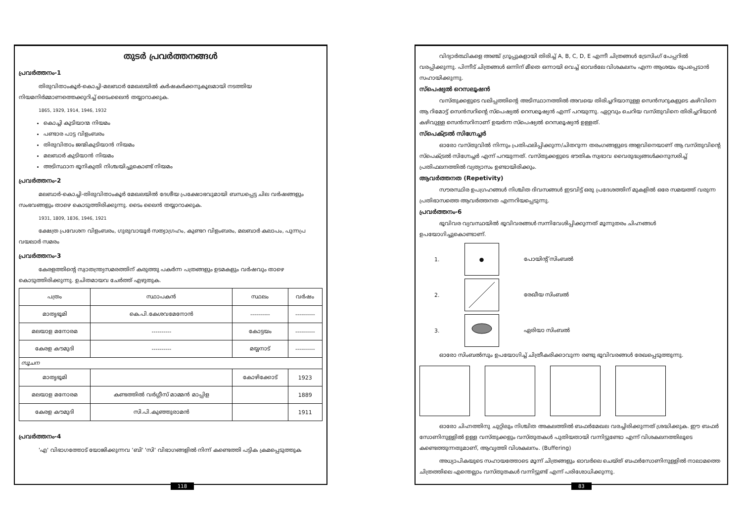തുടർ പ്രവർത്തനങ്ങൾ
പ്രവർത്തനം-1
തിരുവിതാംകൂർ-കൊച്ചി-മലബാർ മേഖലയിൽ കർഷകർക്കനുകൂലമായി നടത്തിയ നിയമനിർമ്മാണത്തെക്കുറിച്ച് ടൈംലൈൻ തയ്യാറാക്കുക.
1865, 1929, 1914, 1946, 1932
കൊച്ചി കുടിയാന്മ നിയമം
പണ്ടാര പാട്ട വിളംബരം
തിരുവിതാം ജന്മികുടിയാൻ നിയമം
മലബാർ കുടിയാൻ നിയമം
അടിസ്ഥാന ഭൂനികുതി നിശ്ചയിച്ചുകൊണ്ട് നിയമം
പ്രവർത്തനം-2
മലബാർ-കൊച്ചി-തിരുവിതാംകൂർ മേഖലയിൽ ദേശീയ പ്രക്ഷോഭവുമായി ബന്ധപ്പെട്ട ചില വർഷങ്ങളും സംഭവങ്ങളും താഴെ കൊടുത്തിരിക്കുന്നു. ടൈം ലൈൻ തയ്യാറാക്കുക.
1931, 1809, 1836, 1946, 1921
ക്ഷേത്ര പ്രവേശന വിളംബരം, ഗുരുവായൂർ സത്യാഗ്രഹം, കുണ്ടറ വിളംബരം, മലബാർ കലാപം, പുന്നപ്ര വയലാർ സമരം
പ്രവർത്തനം-3
കേരളത്തിന്റെ സ്വാതന്ത്ര്യസമരത്തിന് കരുത്തു പകർന്ന പത്രങ്ങളും ഉടമകളും വർഷവും താഴെ കൊടുത്തിരിക്കുന്നു. ഉചിതമായവ ചേർത്ത് എഴുതുക.
| പത്രം | സ്ഥാപകൻ | സ്ഥലം | വർഷം |
| --- | --- | --- | --- |
| മാതൃഭൂമി | കെ.പി.കേശവമേനോൻ | ---------- | ---------- |
| മലയാള മനോരമ | ---------- | കോട്ടയം | ---------- |
| കേരള കൗമുദി | ---------- | മയ്യനാട് | ---------- |
| സൂചന | | | |
| മാതൃഭൂമി | | കോഴിക്കോട് | 1923 |
| മലയാള മനോരമ | കണ്ടത്തിൽ വർഗ്ഗീസ് മാമ്മൻ മാപ്പിള | | 1889 |
| കേരള കൗമുദി | സി.പി.കുഞ്ഞുരാമൻ | | 1911 |
പ്രവർത്തനം-4
'എ' വിഭാഗത്തോട് യോജിക്കുന്നവ 'ബി' 'സി' വിഭാഗങ്ങളിൽ നിന്ന് കണ്ടെത്തി പട്ടിക ക്രമപ്പെടുത്തുക
118
വിദ്യാർത്ഥികളെ അഞ്ച് ഗ്രൂപ്പുകളായി തിരിച്ച് A, B, C, D, E എന്നീ ചിത്രങ്ങൾ ട്രേസിംഗ് പേപ്പറിൽ വരപ്പിക്കുന്നു. പിന്നീട് ചിത്രങ്ങൾ ഒന്നിന് മീതെ ഒന്നായി വെച്ച് ഓവർലേ വിശകലനം എന്ന ആശയം രൂപപ്പെടാൻ സഹായിക്കുന്നു.
സ്പെഷ്യൽ റെസലൂഷൻ
വസ്തുക്കളുടെ വലിപ്പത്തിന്റെ അടിസ്ഥാനത്തിൽ അവയെ തിരിച്ചറിയാനുള്ള സെൻസറുകളുടെ കഴിവിനെ ആ റിമോട്ട് സെൻസറിന്റെ സ്പെഷ്യൽ റെസലൂഷ്യൻ എന്ന് പറയുന്നു. ഏറ്റവും ചെറിയ വസ്തുവിനെ തിരിച്ചറിയാൻ കഴിവുള്ള സെൻസറിനാണ് ഉയർന്ന സ്പെഷ്യൽ റെസലൂഷ്യൻ ഉള്ളത്.
സ്പെക്ട്രൽ സിഗ്നേച്ചർ
ഓരോ വസ്തുവിൽ നിന്നും പ്രതിഫലിപ്പിക്കുന്ന/ചിതറുന്ന തരംഗങ്ങളുടെ അളവിനെയാണ് ആ വസ്തുവിന്റെ സ്പെക്ട്രൽ സിഗ്നേച്ചർ എന്ന് പറയുന്നത്. വസ്തുക്കളുടെ ഭൗതിക സ്വഭാവ വൈരുദ്ധ്യങ്ങൾക്കനുസരിച്ച് പ്രതിഫലനത്തിൽ വ്യത്യാസം ഉണ്ടായിരിക്കും.
ആവർത്തനത (Repetivity)
സൗരസ്ഥിര ഉപഗ്രഹങ്ങൾ നിശ്ചിത ദിവസങ്ങൾ ഇടവിട്ട് ഒരു പ്രദേശത്തിന് മുകളിൽ ഒരേ സമയത്ത് വരുന്ന പ്രതിഭാസത്തെ ആവർത്തനത എന്നറിയപ്പെടുന്നു.
പ്രവർത്തനം-6
ഭൂവിവര വ്യവസ്ഥയിൽ ഭൂവിവരങ്ങൾ സന്നിവേശിപ്പിക്കുന്നത് മൂന്നുതരം ചിഹ്നങ്ങൾ ഉപയോഗിച്ചുകൊണ്ടാണ്.
1.
●
പോയിന്റ് സിംബൽ
2. രേഖീയ സിംബൽ
3. ഏരിയാ സിംബൽ
ഓരോ സിംബൽസും ഉപയോഗിച്ച് ചിത്രീകരിക്കാവുന്ന രണ്ടു ഭൂവിവരങ്ങൾ രേഖപ്പെടുത്തുന്നു.
ഓരോ ചിഹ്നത്തിനു ചുറ്റിലും നിശ്ചിത അകലത്തിൽ ബഫർമേഖല വരച്ചിരിക്കുന്നത് ശ്രദ്ധിക്കുക. ഈ ബഫർ സോണിനുള്ളിൽ ഉള്ള വസ്തുക്കളും വസ്തുതകൾ പുതിയതായി വന്നിട്ടുണ്ടോ എന്ന് വിശകലനത്തിലൂടെ കണ്ടെത്തുന്നതുമാണ്, ആവൃത്തി വിശകലനം. (Buffering)
അധ്യാപികയുടെ സഹായത്തോടെ മൂന്ന് ചിത്രങ്ങളും ഓവർലെ ചെയ്ത് ബഫർസോണിനുള്ളിൽ നാലാമത്തെ ചിത്രത്തിലെ എന്തെല്ലാം വസ്തുതകൾ വന്നിട്ടുണ്ട് എന്ന് പരിശോധിക്കുന്നു.
83